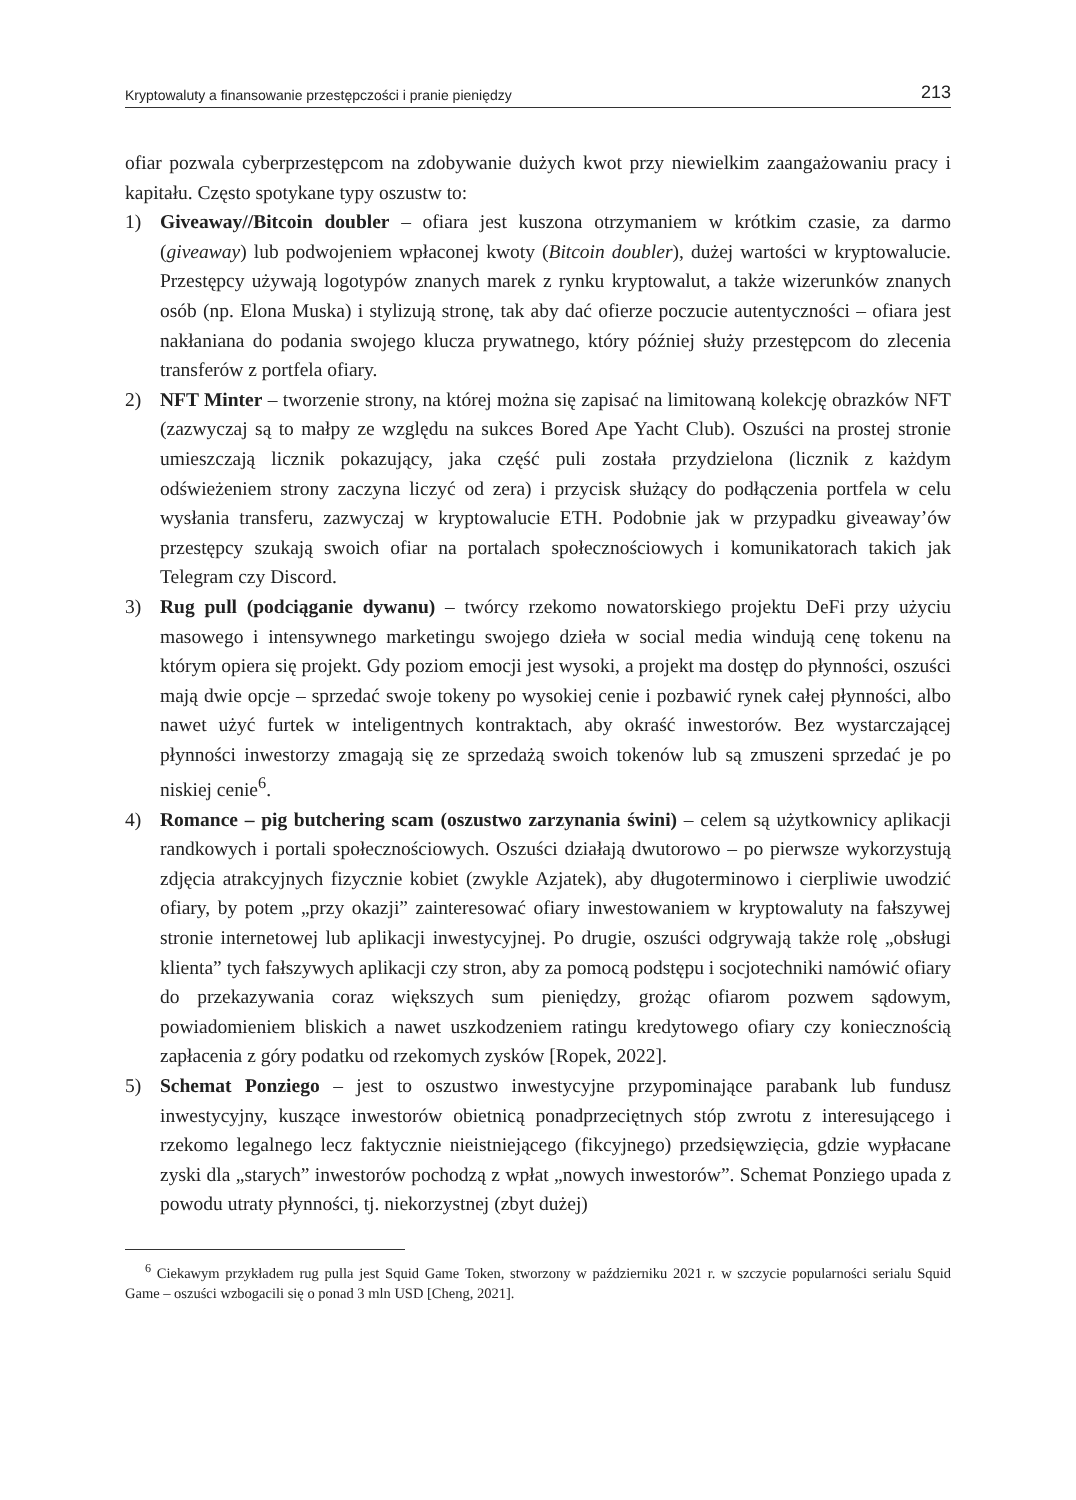Kryptowaluty a finansowanie przestępczości i pranie pieniędzy 213
ofiar pozwala cyberprzestępcom na zdobywanie dużych kwot przy niewielkim zaangażowaniu pracy i kapitału. Często spotykane typy oszustw to:
1) Giveaway//Bitcoin doubler – ofiara jest kuszona otrzymaniem w krótkim czasie, za darmo (giveaway) lub podwojeniem wpłaconej kwoty (Bitcoin doubler), dużej wartości w kryptowalucie. Przestępcy używają logotypów znanych marek z rynku kryptowalut, a także wizerunków znanych osób (np. Elona Muska) i stylizują stronę, tak aby dać ofierze poczucie autentyczności – ofiara jest nakłaniana do podania swojego klucza prywatnego, który później służy przestępcom do zlecenia transferów z portfela ofiary.
2) NFT Minter – tworzenie strony, na której można się zapisać na limitowaną kolekcję obrazków NFT (zazwyczaj są to małpy ze względu na sukces Bored Ape Yacht Club). Oszuści na prostej stronie umieszczają licznik pokazujący, jaka część puli została przydzielona (licznik z każdym odświeżeniem strony zaczyna liczyć od zera) i przycisk służący do podłączenia portfela w celu wysłania transferu, zazwyczaj w kryptowalucie ETH. Podobnie jak w przypadku giveaway’ów przestępcy szukają swoich ofiar na portalach społecznościowych i komunikatorach takich jak Telegram czy Discord.
3) Rug pull (podciąganie dywanu) – twórcy rzekomo nowatorskiego projektu DeFi przy użyciu masowego i intensywnego marketingu swojego dzieła w social media windują cenę tokenu na którym opiera się projekt. Gdy poziom emocji jest wysoki, a projekt ma dostęp do płynności, oszuści mają dwie opcje – sprzedać swoje tokeny po wysokiej cenie i pozbawić rynek całej płynności, albo nawet użyć furtek w inteligentnych kontraktach, aby okraść inwestorów. Bez wystarczającej płynności inwestorzy zmagają się ze sprzedażą swoich tokenów lub są zmuszeni sprzedać je po niskiej cenie<sup>6</sup>.
4) Romance – pig butchering scam (oszustwo zarzynania świni) – celem są użytkownicy aplikacji randkowych i portali społecznościowych. Oszuści działają dwutorowo – po pierwsze wykorzystują zdjęcia atrakcyjnych fizycznie kobiet (zwykle Azjatek), aby długoterminowo i cierpliwie uwodzić ofiary, by potem „przy okazji” zainteresować ofiary inwestowaniem w kryptowaluty na fałszywej stronie internetowej lub aplikacji inwestycyjnej. Po drugie, oszuści odgrywają także rolę „obsługi klienta” tych fałszywych aplikacji czy stron, aby za pomocą podstępu i socjotechniki namówić ofiary do przekazywania coraz większych sum pieniędzy, grożąc ofiarom pozwem sądowym, powiadomieniem bliskich a nawet uszkodzeniem ratingu kredytowego ofiary czy koniecznością zapłacenia z góry podatku od rzekomych zysków [Ropek, 2022].
5) Schemat Ponziego – jest to oszustwo inwestycyjne przypominające parabank lub fundusz inwestycyjny, kuszące inwestorów obietnicą ponadprzeciętnych stóp zwrotu z interesującego i rzekomo legalnego lecz faktycznie nieistniejącego (fikcyjnego) przedsięwzięcia, gdzie wypłacane zyski dla „starych” inwestorów pochodzą z wpłat „nowych inwestorów”. Schemat Ponziego upada z powodu utraty płynności, tj. niekorzystnej (zbyt dużej)
<sup>6</sup> Ciekawym przykładem rug pulla jest Squid Game Token, stworzony w październiku 2021 r. w szczycie popularności serialu Squid Game – oszuści wzbogacili się o ponad 3 mln USD [Cheng, 2021].